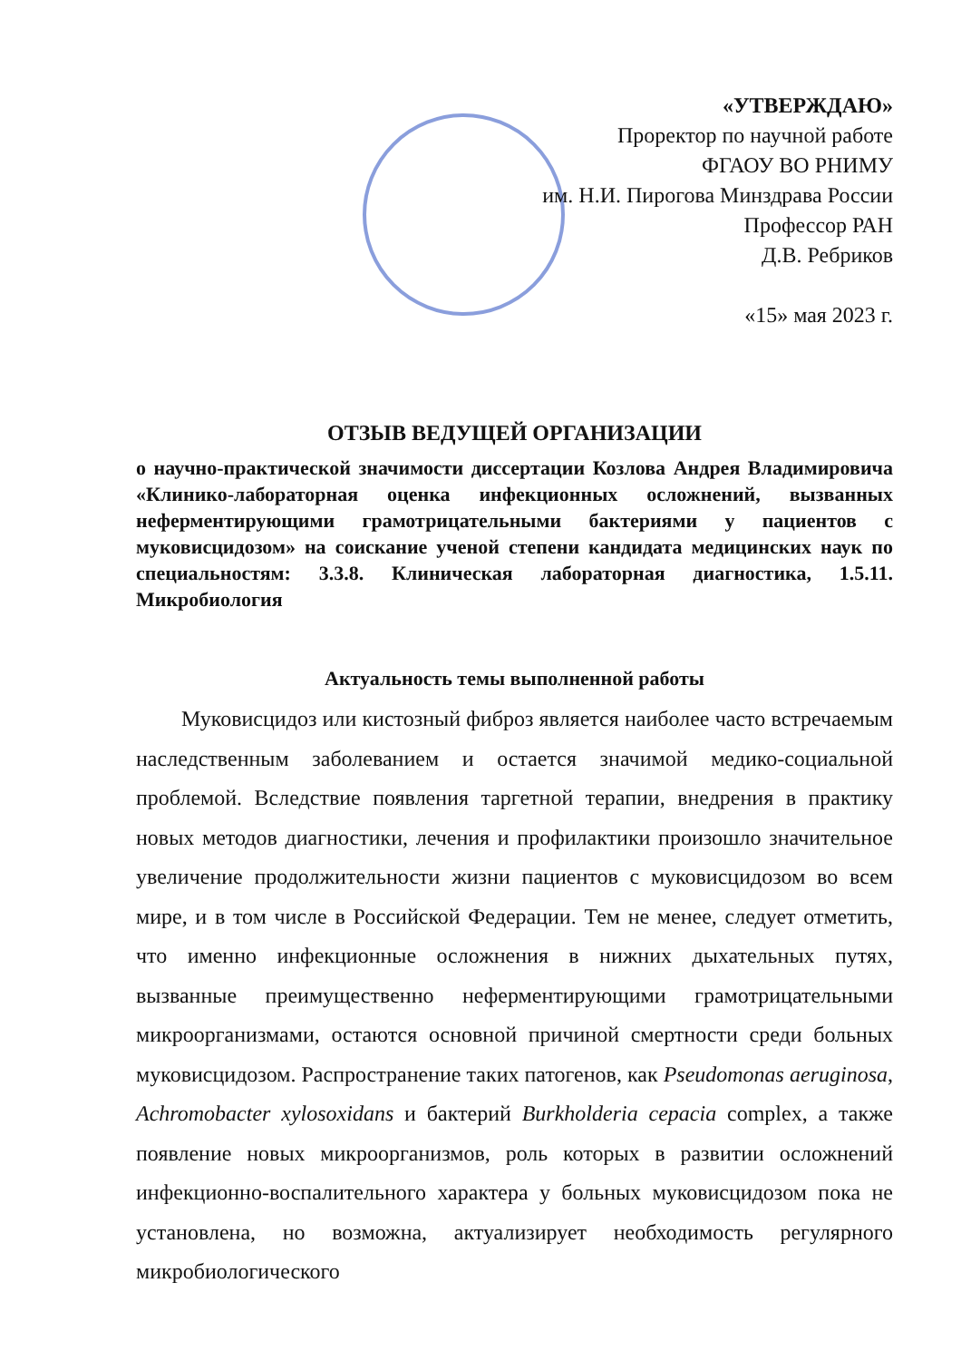«УТВЕРЖДАЮ»
Проректор по научной работе
ФГАОУ ВО РНИМУ
им. Н.И. Пирогова Минздрава России
Профессор РАН
Д.В. Ребриков
«15» мая 2023 г.
ОТЗЫВ ВЕДУЩЕЙ ОРГАНИЗАЦИИ
о научно-практической значимости диссертации Козлова Андрея Владимировича «Клинико-лабораторная оценка инфекционных осложнений, вызванных неферментирующими грамотрицательными бактериями у пациентов с муковисцидозом» на соискание ученой степени кандидата медицинских наук по специальностям: 3.3.8. Клиническая лабораторная диагностика, 1.5.11. Микробиология
Актуальность темы выполненной работы
Муковисцидоз или кистозный фиброз является наиболее часто встречаемым наследственным заболеванием и остается значимой медико-социальной проблемой. Вследствие появления таргетной терапии, внедрения в практику новых методов диагностики, лечения и профилактики произошло значительное увеличение продолжительности жизни пациентов с муковисцидозом во всем мире, и в том числе в Российской Федерации. Тем не менее, следует отметить, что именно инфекционные осложнения в нижних дыхательных путях, вызванные преимущественно неферментирующими грамотрицательными микроорганизмами, остаются основной причиной смертности среди больных муковисцидозом. Распространение таких патогенов, как Pseudomonas aeruginosa, Achromobacter xylosoxidans и бактерий Burkholderia cepacia complex, а также появление новых микроорганизмов, роль которых в развитии осложнений инфекционно-воспалительного характера у больных муковисцидозом пока не установлена, но возможна, актуализирует необходимость регулярного микробиологического